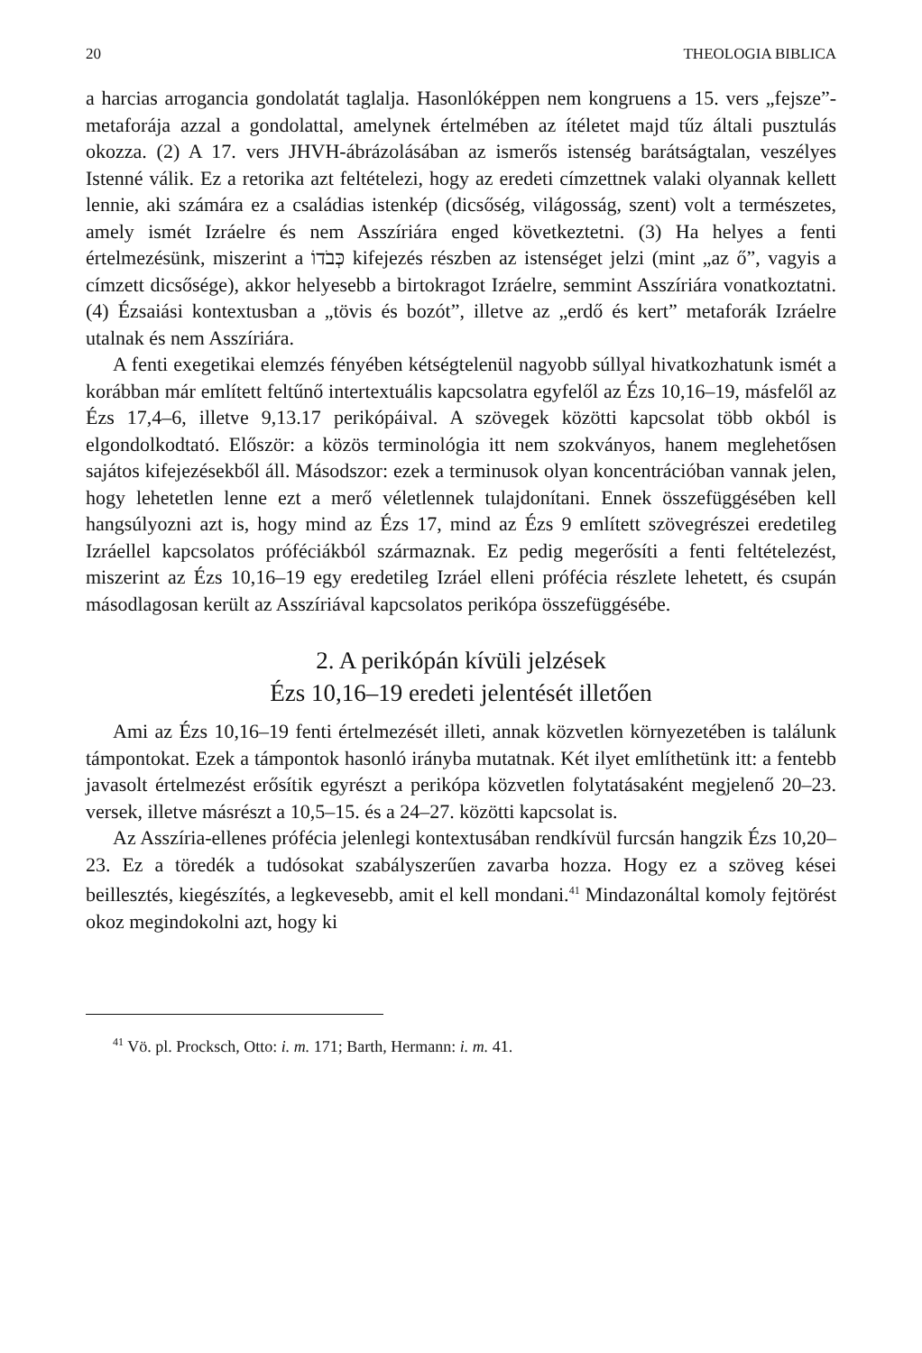20 THEOLOGIA BIBLICA
a harcias arrogancia gondolatát taglalja. Hasonlóképpen nem kongruens a 15. vers „fejsze”-metaforája azzal a gondolattal, amelynek értelmében az ítéletet majd tűz általi pusztulás okozza. (2) A 17. vers JHVH-ábrázolásában az ismerős istenség barátságtalan, veszélyes Istenné válik. Ez a retorika azt feltételezi, hogy az eredeti címzettnek valaki olyannak kellett lennie, aki számára ez a családias istenkép (dicsőség, világosság, szent) volt a természetes, amely ismét Izráelre és nem Asszíriára enged következtetni. (3) Ha helyes a fenti értelmezésünk, miszerint a כְּבֹדוֹ kifejezés részben az istenséget jelzi (mint „az ő”, vagyis a címzett dicsősége), akkor helyesebb a birtokragot Izráelre, semmint Asszíriára vonatkoztatni. (4) Ézsaiási kontextusban a „tövis és bozót”, illetve az „erdő és kert” metaforák Izráelre utalnak és nem Asszíriára.
A fenti exegetikai elemzés fényében kétségtelenül nagyobb súllyal hivatkozhatunk ismét a korábban már említett feltűnő intertextuális kapcsolatra egyfelől az Ézs 10,16–19, másfelől az Ézs 17,4–6, illetve 9,13.17 perikópáival. A szövegek közötti kapcsolat több okból is elgondolkodtató. Először: a közös terminológia itt nem szokványos, hanem meglehetősen sajátos kifejezésekből áll. Másodszor: ezek a terminusok olyan koncentrációban vannak jelen, hogy lehetetlen lenne ezt a merő véletlennek tulajdonítani. Ennek összefüggésében kell hangsúlyozni azt is, hogy mind az Ézs 17, mind az Ézs 9 említett szövegrészei eredetileg Izráellel kapcsolatos próféciákból származnak. Ez pedig megerősíti a fenti feltételezést, miszerint az Ézs 10,16–19 egy eredetileg Izráel elleni prófécia részlete lehetett, és csupán másodlagosan került az Asszíriával kapcsolatos perikópa összefüggésébe.
2. A perikópán kívüli jelzések
Ézs 10,16–19 eredeti jelentését illetően
Ami az Ézs 10,16–19 fenti értelmezését illeti, annak közvetlen környezetében is találunk támpontokat. Ezek a támpontok hasonló irányba mutatnak. Két ilyet említhetünk itt: a fentebb javasolt értelmezést erősítik egyrészt a perikópa közvetlen folytatásaként megjelenő 20–23. versek, illetve másrészt a 10,5–15. és a 24–27. közötti kapcsolat is.
Az Asszíria-ellenes prófécia jelenlegi kontextusában rendkívül furcsán hangzik Ézs 10,20–23. Ez a töredék a tudósokat szabályszerűen zavarba hozza. Hogy ez a szöveg kései beillesztés, kiegészítés, a legkevesebb, amit el kell mondani.<sup>41</sup> Mindazonáltal komoly fejtörést okoz megindokolni azt, hogy ki
<sup>41</sup> Vö. pl. Procksch, Otto: i. m. 171; Barth, Hermann: i. m. 41.